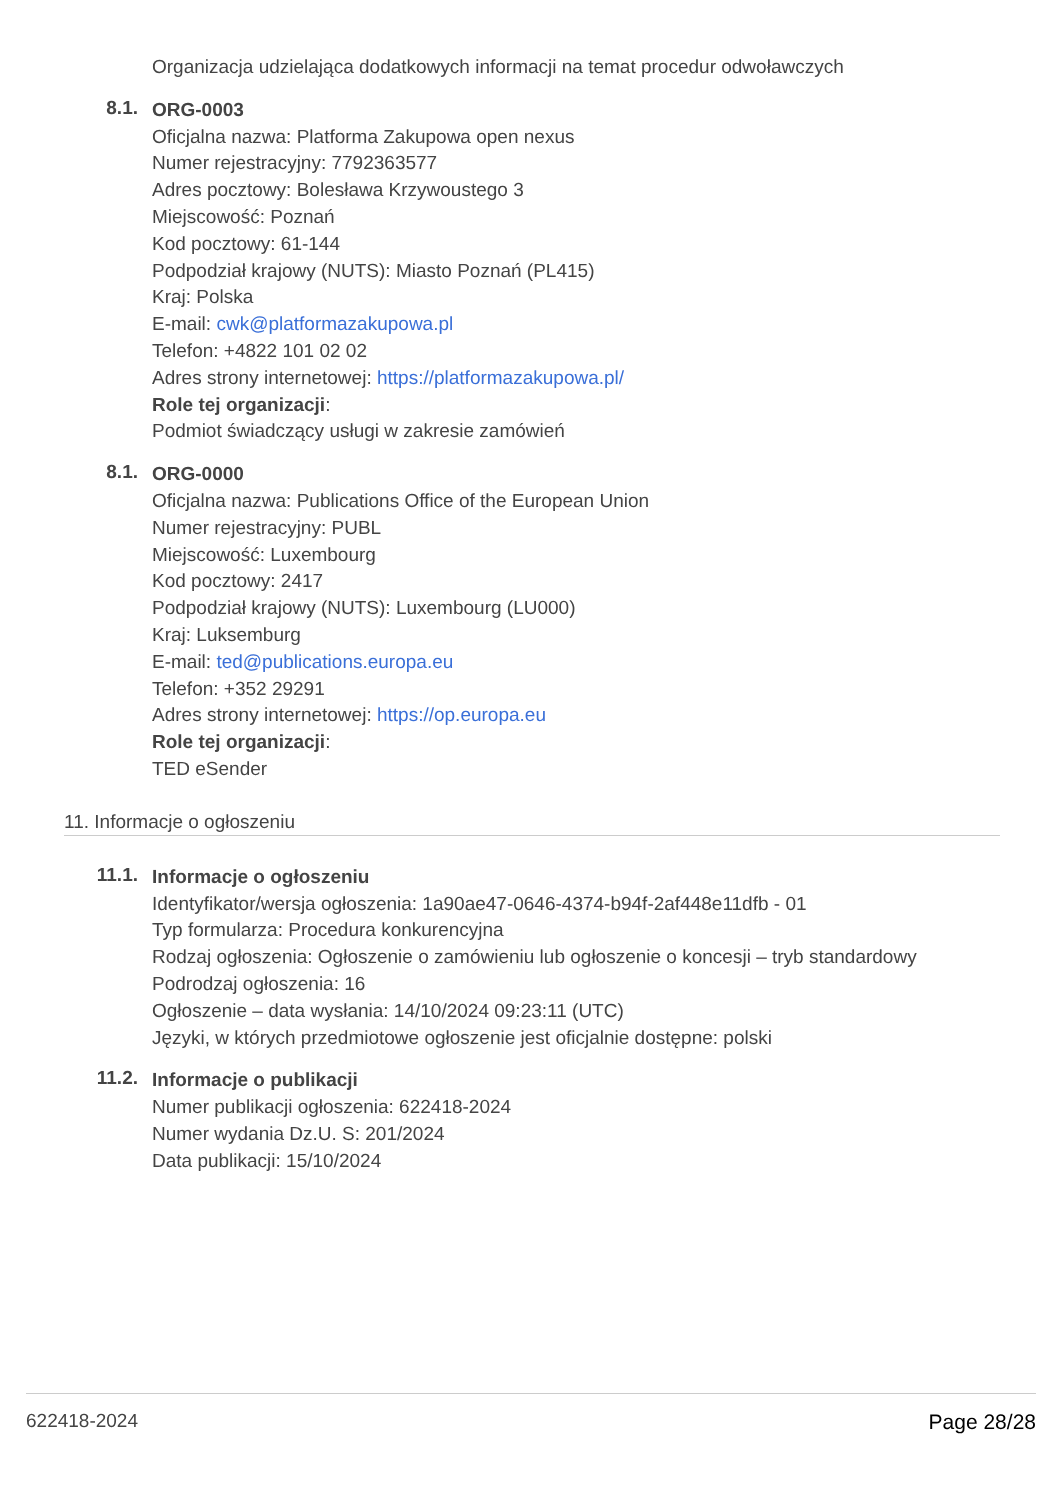Organizacja udzielająca dodatkowych informacji na temat procedur odwoławczych
8.1.
ORG-0003
Oficjalna nazwa: Platforma Zakupowa open nexus
Numer rejestracyjny: 7792363577
Adres pocztowy: Bolesława Krzywoustego 3
Miejscowość: Poznań
Kod pocztowy: 61-144
Podpodział krajowy (NUTS): Miasto Poznań (PL415)
Kraj: Polska
E-mail: cwk@platformazakupowa.pl
Telefon: +4822 101 02 02
Adres strony internetowej: https://platformazakupowa.pl/
Role tej organizacji:
Podmiot świadczący usługi w zakresie zamówień
8.1.
ORG-0000
Oficjalna nazwa: Publications Office of the European Union
Numer rejestracyjny: PUBL
Miejscowość: Luxembourg
Kod pocztowy: 2417
Podpodział krajowy (NUTS): Luxembourg (LU000)
Kraj: Luksemburg
E-mail: ted@publications.europa.eu
Telefon: +352 29291
Adres strony internetowej: https://op.europa.eu
Role tej organizacji:
TED eSender
11. Informacje o ogłoszeniu
11.1.
Informacje o ogłoszeniu
Identyfikator/wersja ogłoszenia: 1a90ae47-0646-4374-b94f-2af448e11dfb - 01
Typ formularza: Procedura konkurencyjna
Rodzaj ogłoszenia: Ogłoszenie o zamówieniu lub ogłoszenie o koncesji – tryb standardowy
Podrodzaj ogłoszenia: 16
Ogłoszenie – data wysłania: 14/10/2024 09:23:11 (UTC)
Języki, w których przedmiotowe ogłoszenie jest oficjalnie dostępne: polski
11.2.
Informacje o publikacji
Numer publikacji ogłoszenia: 622418-2024
Numer wydania Dz.U. S: 201/2024
Data publikacji: 15/10/2024
622418-2024 Page 28/28